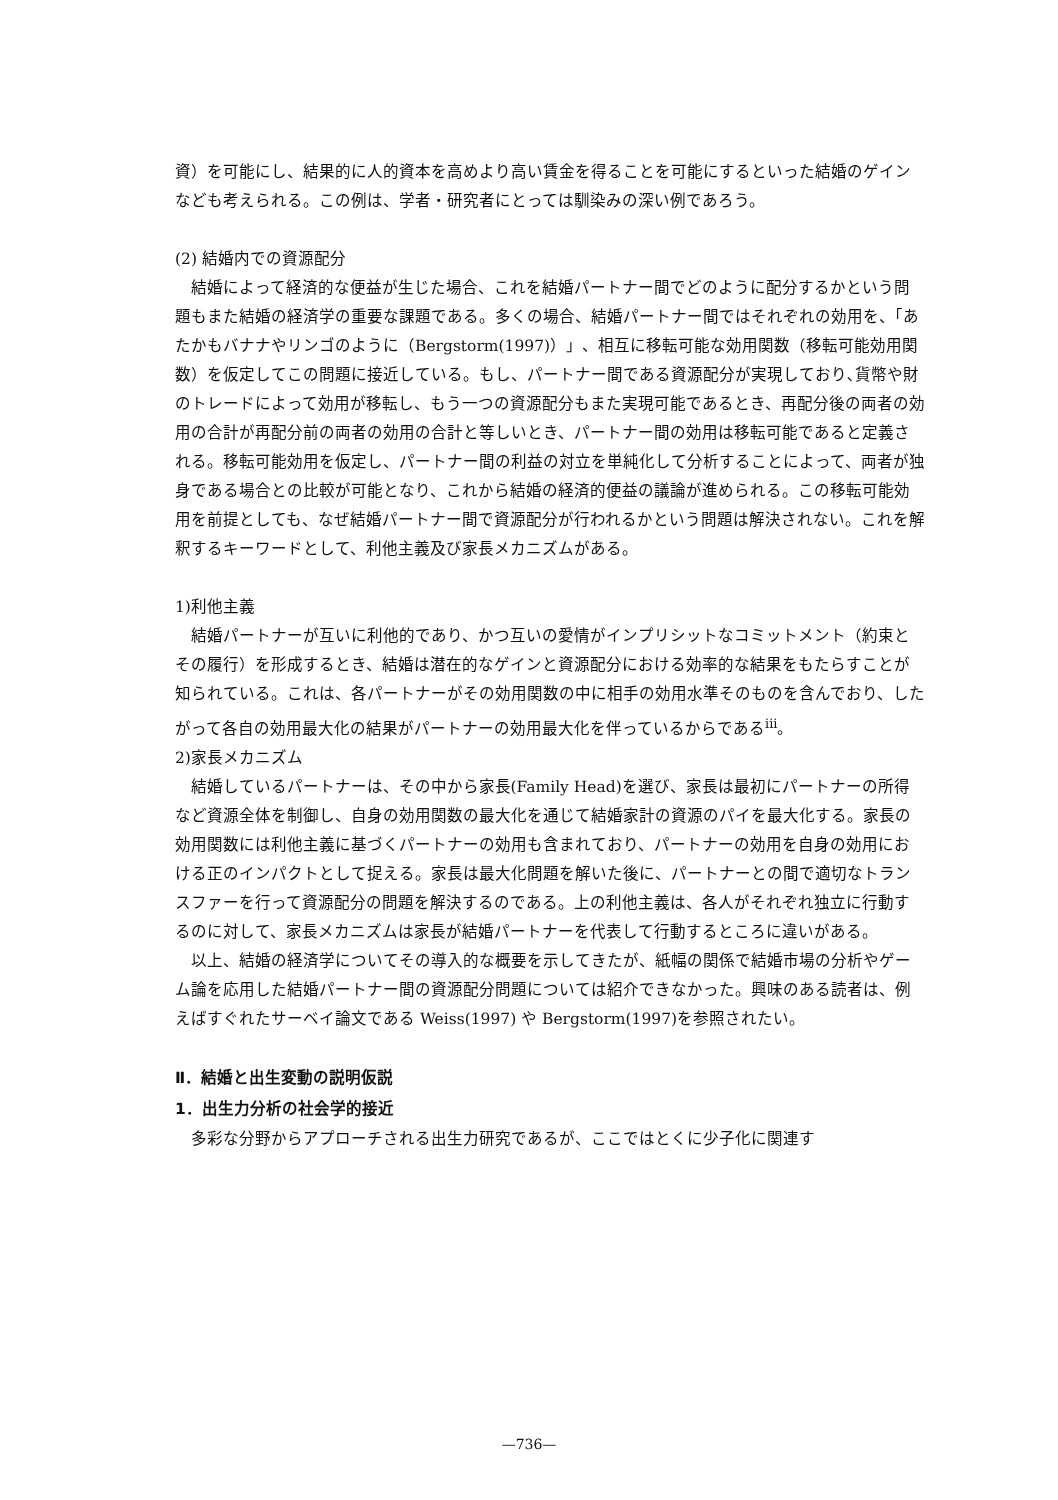資）を可能にし、結果的に人的資本を高めより高い賃金を得ることを可能にするといった結婚のゲインなども考えられる。この例は、学者・研究者にとっては馴染みの深い例であろう。
(2) 結婚内での資源配分
結婚によって経済的な便益が生じた場合、これを結婚パートナー間でどのように配分するかという問題もまた結婚の経済学の重要な課題である。多くの場合、結婚パートナー間ではそれぞれの効用を、「あたかもバナナやリンゴのように（Bergstorm(1997)）」、相互に移転可能な効用関数（移転可能効用関数）を仮定してこの問題に接近している。もし、パートナー間である資源配分が実現しており､貨幣や財のトレードによって効用が移転し、もう一つの資源配分もまた実現可能であるとき、再配分後の両者の効用の合計が再配分前の両者の効用の合計と等しいとき、パートナー間の効用は移転可能であると定義される。移転可能効用を仮定し、パートナー間の利益の対立を単純化して分析することによって、両者が独身である場合との比較が可能となり、これから結婚の経済的便益の議論が進められる。この移転可能効用を前提としても、なぜ結婚パートナー間で資源配分が行われるかという問題は解決されない。これを解釈するキーワードとして、利他主義及び家長メカニズムがある。
1)利他主義
結婚パートナーが互いに利他的であり、かつ互いの愛情がインプリシットなコミットメント（約束とその履行）を形成するとき、結婚は潜在的なゲインと資源配分における効率的な結果をもたらすことが知られている。これは、各パートナーがその効用関数の中に相手の効用水準そのものを含んでおり、したがって各自の効用最大化の結果がパートナーの効用最大化を伴っているからである<sup>iii</sup>。
2)家長メカニズム
結婚しているパートナーは、その中から家長(Family Head)を選び、家長は最初にパートナーの所得など資源全体を制御し、自身の効用関数の最大化を通じて結婚家計の資源のパイを最大化する。家長の効用関数には利他主義に基づくパートナーの効用も含まれており、パートナーの効用を自身の効用における正のインパクトとして捉える。家長は最大化問題を解いた後に、パートナーとの間で適切なトランスファーを行って資源配分の問題を解決するのである。上の利他主義は、各人がそれぞれ独立に行動するのに対して、家長メカニズムは家長が結婚パートナーを代表して行動するところに違いがある。
以上、結婚の経済学についてその導入的な概要を示してきたが、紙幅の関係で結婚市場の分析やゲーム論を応用した結婚パートナー間の資源配分問題については紹介できなかった。興味のある読者は、例えばすぐれたサーベイ論文である Weiss(1997) や Bergstorm(1997)を参照されたい。
Ⅱ．結婚と出生変動の説明仮説
1．出生力分析の社会学的接近
多彩な分野からアプローチされる出生力研究であるが、ここではとくに少子化に関連す
—736—